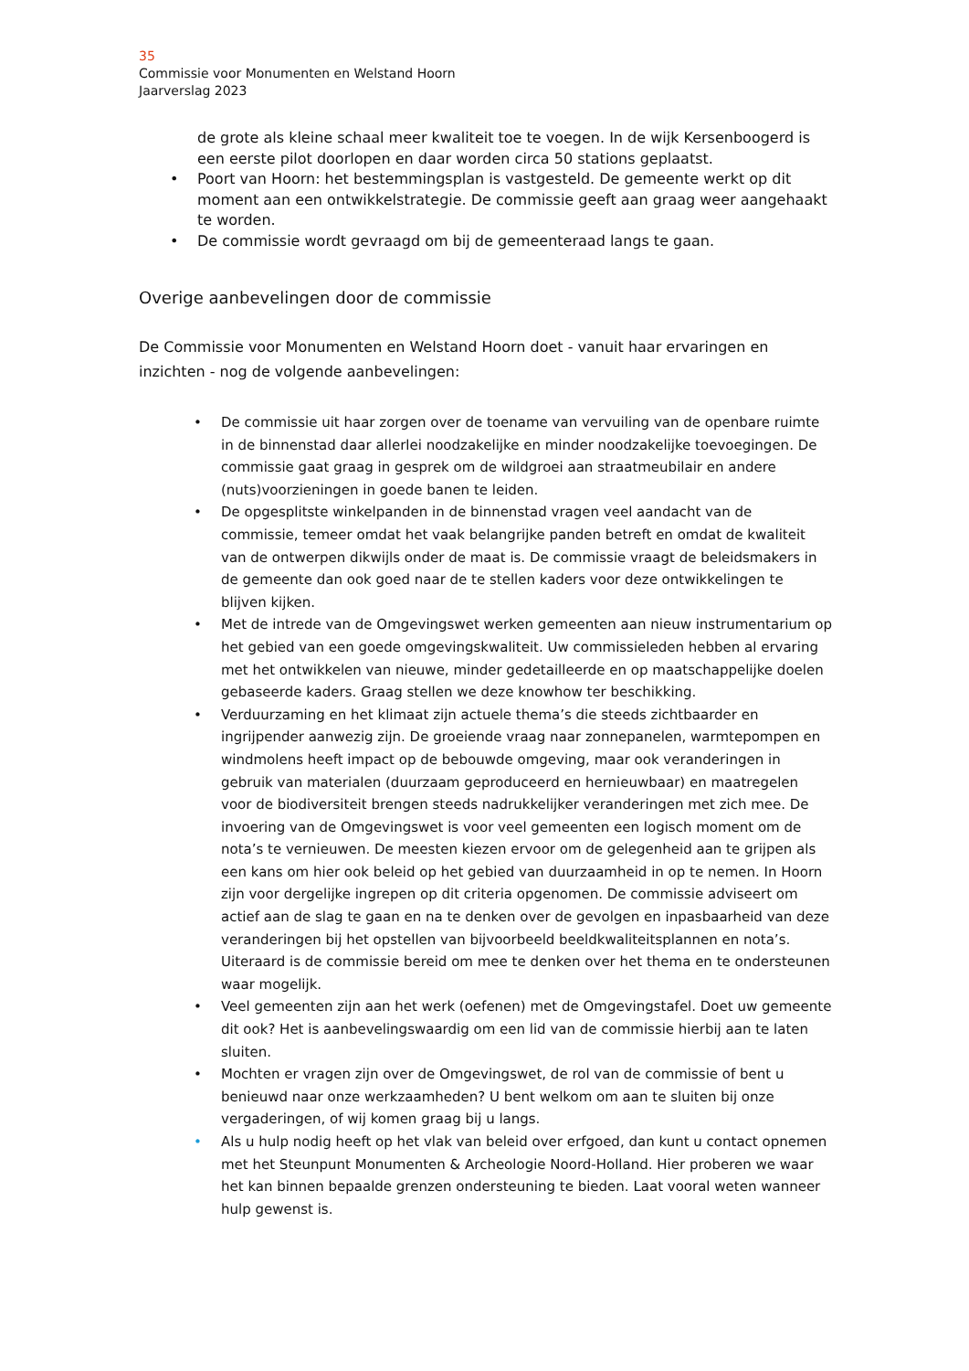35
Commissie voor Monumenten en Welstand Hoorn
Jaarverslag 2023
de grote als kleine schaal meer kwaliteit toe te voegen. In de wijk Kersenboogerd is een eerste pilot doorlopen en daar worden circa 50 stations geplaatst.
• Poort van Hoorn: het bestemmingsplan is vastgesteld. De gemeente werkt op dit moment aan een ontwikkelstrategie. De commissie geeft aan graag weer aangehaakt te worden.
• De commissie wordt gevraagd om bij de gemeenteraad langs te gaan.
Overige aanbevelingen door de commissie
De Commissie voor Monumenten en Welstand Hoorn doet - vanuit haar ervaringen en inzichten - nog de volgende aanbevelingen:
• De commissie uit haar zorgen over de toename van vervuiling van de openbare ruimte in de binnenstad daar allerlei noodzakelijke en minder noodzakelijke toevoegingen. De commissie gaat graag in gesprek om de wildgroei aan straatmeubilair en andere (nuts)voorzieningen in goede banen te leiden.
• De opgesplitste winkelpanden in de binnenstad vragen veel aandacht van de commissie, temeer omdat het vaak belangrijke panden betreft en omdat de kwaliteit van de ontwerpen dikwijls onder de maat is. De commissie vraagt de beleidsmakers in de gemeente dan ook goed naar de te stellen kaders voor deze ontwikkelingen te blijven kijken.
• Met de intrede van de Omgevingswet werken gemeenten aan nieuw instrumentarium op het gebied van een goede omgevingskwaliteit. Uw commissieleden hebben al ervaring met het ontwikkelen van nieuwe, minder gedetailleerde en op maatschappelijke doelen gebaseerde kaders. Graag stellen we deze knowhow ter beschikking.
• Verduurzaming en het klimaat zijn actuele thema’s die steeds zichtbaarder en ingrijpender aanwezig zijn. De groeiende vraag naar zonnepanelen, warmtepompen en windmolens heeft impact op de bebouwde omgeving, maar ook veranderingen in gebruik van materialen (duurzaam geproduceerd en hernieuwbaar) en maatregelen voor de biodiversiteit brengen steeds nadrukkelijker veranderingen met zich mee. De invoering van de Omgevingswet is voor veel gemeenten een logisch moment om de nota’s te vernieuwen. De meesten kiezen ervoor om de gelegenheid aan te grijpen als een kans om hier ook beleid op het gebied van duurzaamheid in op te nemen. In Hoorn zijn voor dergelijke ingrepen op dit criteria opgenomen. De commissie adviseert om actief aan de slag te gaan en na te denken over de gevolgen en inpasbaarheid van deze veranderingen bij het opstellen van bijvoorbeeld beeldkwaliteitsplannen en nota’s. Uiteraard is de commissie bereid om mee te denken over het thema en te ondersteunen waar mogelijk.
• Veel gemeenten zijn aan het werk (oefenen) met de Omgevingstafel. Doet uw gemeente dit ook? Het is aanbevelingswaardig om een lid van de commissie hierbij aan te laten sluiten.
• Mochten er vragen zijn over de Omgevingswet, de rol van de commissie of bent u benieuwd naar onze werkzaamheden? U bent welkom om aan te sluiten bij onze vergaderingen, of wij komen graag bij u langs.
• Als u hulp nodig heeft op het vlak van beleid over erfgoed, dan kunt u contact opnemen met het Steunpunt Monumenten & Archeologie Noord-Holland. Hier proberen we waar het kan binnen bepaalde grenzen ondersteuning te bieden. Laat vooral weten wanneer hulp gewenst is.